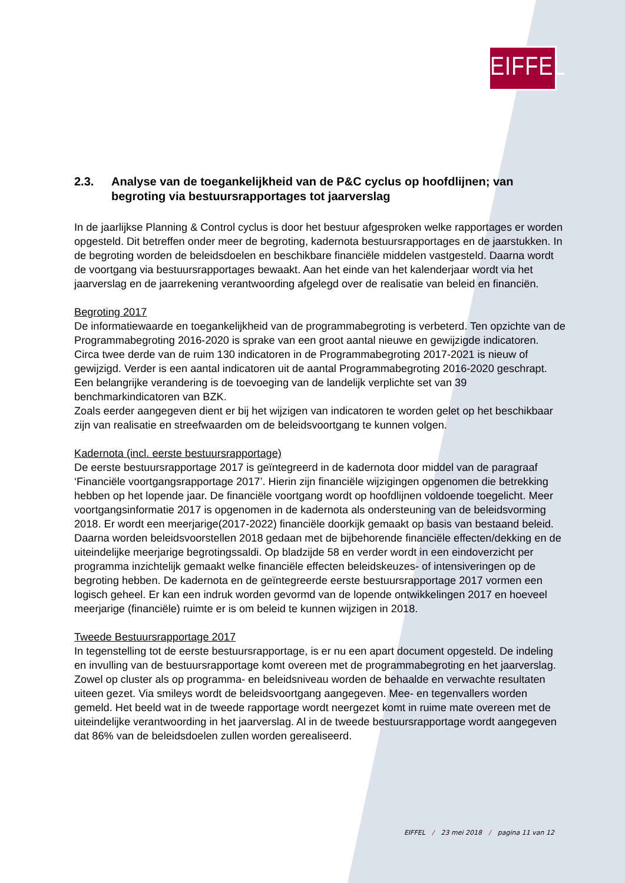EIFFEL
2.3. Analyse van de toegankelijkheid van de P&C cyclus op hoofdlijnen; van begroting via bestuursrapportages tot jaarverslag
In de jaarlijkse Planning & Control cyclus is door het bestuur afgesproken welke rapportages er worden opgesteld. Dit betreffen onder meer de begroting, kadernota bestuursrapportages en de jaarstukken. In de begroting worden de beleidsdoelen en beschikbare financiële middelen vastgesteld. Daarna wordt de voortgang via bestuursrapportages bewaakt. Aan het einde van het kalenderjaar wordt via het jaarverslag en de jaarrekening verantwoording afgelegd over de realisatie van beleid en financiën.
Begroting 2017
De informatiewaarde en toegankelijkheid van de programmabegroting is verbeterd. Ten opzichte van de Programmabegroting 2016-2020 is sprake van een groot aantal nieuwe en gewijzigde indicatoren. Circa twee derde van de ruim 130 indicatoren in de Programmabegroting 2017-2021 is nieuw of gewijzigd. Verder is een aantal indicatoren uit de aantal Programmabegroting 2016-2020 geschrapt. Een belangrijke verandering is de toevoeging van de landelijk verplichte set van 39 benchmarkindicatoren van BZK.
Zoals eerder aangegeven dient er bij het wijzigen van indicatoren te worden gelet op het beschikbaar zijn van realisatie en streefwaarden om de beleidsvoortgang te kunnen volgen.
Kadernota (incl. eerste bestuursrapportage)
De eerste bestuursrapportage 2017 is geïntegreerd in de kadernota door middel van de paragraaf ‘Financiële voortgangsrapportage 2017’. Hierin zijn financiële wijzigingen opgenomen die betrekking hebben op het lopende jaar. De financiële voortgang wordt op hoofdlijnen voldoende toegelicht. Meer voortgangsinformatie 2017 is opgenomen in de kadernota als ondersteuning van de beleidsvorming 2018. Er wordt een meerjarige(2017-2022) financiële doorkijk gemaakt op basis van bestaand beleid. Daarna worden beleidsvoorstellen 2018 gedaan met de bijbehorende financiële effecten/dekking en de uiteindelijke meerjarige begrotingssaldi. Op bladzijde 58 en verder wordt in een eindoverzicht per programma inzichtelijk gemaakt welke financiële effecten beleidskeuzes- of intensiveringen op de begroting hebben. De kadernota en de geïntegreerde eerste bestuursrapportage 2017 vormen een logisch geheel. Er kan een indruk worden gevormd van de lopende ontwikkelingen 2017 en hoeveel meerjarige (financiële) ruimte er is om beleid te kunnen wijzigen in 2018.
Tweede Bestuursrapportage 2017
In tegenstelling tot de eerste bestuursrapportage, is er nu een apart document opgesteld. De indeling en invulling van de bestuursrapportage komt overeen met de programmabegroting en het jaarverslag. Zowel op cluster als op programma- en beleidsniveau worden de behaalde en verwachte resultaten uiteen gezet. Via smileys wordt de beleidsvoortgang aangegeven. Mee- en tegenvallers worden gemeld. Het beeld wat in de tweede rapportage wordt neergezet komt in ruime mate overeen met de uiteindelijke verantwoording in het jaarverslag. Al in de tweede bestuursrapportage wordt aangegeven dat 86% van de beleidsdoelen zullen worden gerealiseerd.
EIFFEL / 23 mei 2018 / pagina 11 van 12